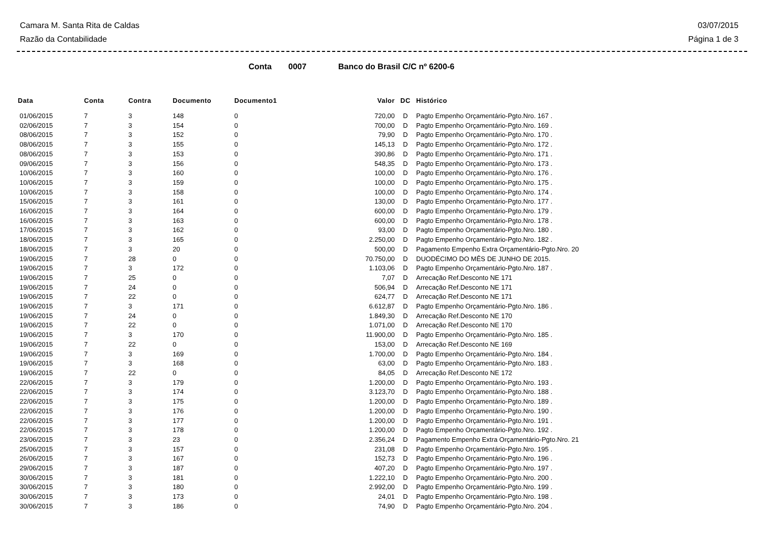Camara M. Santa Rita de Caldas
Razão da Contabilidade
03/07/2015
Página 1 de 3
Conta 0007 Banco do Brasil C/C nº 6200-6
| Data | Conta | Contra | Documento | Documento1 | Valor | DC | Histórico |
| --- | --- | --- | --- | --- | --- | --- | --- |
| 01/06/2015 | 7 | 3 | 148 | 0 | 720,00 | D | Pagto Empenho Orçamentário-Pgto.Nro. 167 . |
| 02/06/2015 | 7 | 3 | 154 | 0 | 700,00 | D | Pagto Empenho Orçamentário-Pgto.Nro. 169 . |
| 08/06/2015 | 7 | 3 | 152 | 0 | 79,90 | D | Pagto Empenho Orçamentário-Pgto.Nro. 170 . |
| 08/06/2015 | 7 | 3 | 155 | 0 | 145,13 | D | Pagto Empenho Orçamentário-Pgto.Nro. 172 . |
| 08/06/2015 | 7 | 3 | 153 | 0 | 390,86 | D | Pagto Empenho Orçamentário-Pgto.Nro. 171 . |
| 09/06/2015 | 7 | 3 | 156 | 0 | 548,35 | D | Pagto Empenho Orçamentário-Pgto.Nro. 173 . |
| 10/06/2015 | 7 | 3 | 160 | 0 | 100,00 | D | Pagto Empenho Orçamentário-Pgto.Nro. 176 . |
| 10/06/2015 | 7 | 3 | 159 | 0 | 100,00 | D | Pagto Empenho Orçamentário-Pgto.Nro. 175 . |
| 10/06/2015 | 7 | 3 | 158 | 0 | 100,00 | D | Pagto Empenho Orçamentário-Pgto.Nro. 174 . |
| 15/06/2015 | 7 | 3 | 161 | 0 | 130,00 | D | Pagto Empenho Orçamentário-Pgto.Nro. 177 . |
| 16/06/2015 | 7 | 3 | 164 | 0 | 600,00 | D | Pagto Empenho Orçamentário-Pgto.Nro. 179 . |
| 16/06/2015 | 7 | 3 | 163 | 0 | 600,00 | D | Pagto Empenho Orçamentário-Pgto.Nro. 178 . |
| 17/06/2015 | 7 | 3 | 162 | 0 | 93,00 | D | Pagto Empenho Orçamentário-Pgto.Nro. 180 . |
| 18/06/2015 | 7 | 3 | 165 | 0 | 2.250,00 | D | Pagto Empenho Orçamentário-Pgto.Nro. 182 . |
| 18/06/2015 | 7 | 3 | 20 | 0 | 500,00 | D | Pagamento Empenho Extra Orçamentário-Pgto.Nro. 20 |
| 19/06/2015 | 7 | 28 | 0 | 0 | 70.750,00 | D | DUODÉCIMO DO MÊS DE JUNHO DE 2015. |
| 19/06/2015 | 7 | 3 | 172 | 0 | 1.103,06 | D | Pagto Empenho Orçamentário-Pgto.Nro. 187 . |
| 19/06/2015 | 7 | 25 | 0 | 0 | 7,07 | D | Arrecação Ref.Desconto NE 171 |
| 19/06/2015 | 7 | 24 | 0 | 0 | 506,94 | D | Arrecação Ref.Desconto NE 171 |
| 19/06/2015 | 7 | 22 | 0 | 0 | 624,77 | D | Arrecação Ref.Desconto NE 171 |
| 19/06/2015 | 7 | 3 | 171 | 0 | 6.612,87 | D | Pagto Empenho Orçamentário-Pgto.Nro. 186 . |
| 19/06/2015 | 7 | 24 | 0 | 0 | 1.849,30 | D | Arrecação Ref.Desconto NE 170 |
| 19/06/2015 | 7 | 22 | 0 | 0 | 1.071,00 | D | Arrecação Ref.Desconto NE 170 |
| 19/06/2015 | 7 | 3 | 170 | 0 | 11.900,00 | D | Pagto Empenho Orçamentário-Pgto.Nro. 185 . |
| 19/06/2015 | 7 | 22 | 0 | 0 | 153,00 | D | Arrecação Ref.Desconto NE 169 |
| 19/06/2015 | 7 | 3 | 169 | 0 | 1.700,00 | D | Pagto Empenho Orçamentário-Pgto.Nro. 184 . |
| 19/06/2015 | 7 | 3 | 168 | 0 | 63,00 | D | Pagto Empenho Orçamentário-Pgto.Nro. 183 . |
| 19/06/2015 | 7 | 22 | 0 | 0 | 84,05 | D | Arrecação Ref.Desconto NE 172 |
| 22/06/2015 | 7 | 3 | 179 | 0 | 1.200,00 | D | Pagto Empenho Orçamentário-Pgto.Nro. 193 . |
| 22/06/2015 | 7 | 3 | 174 | 0 | 3.123,70 | D | Pagto Empenho Orçamentário-Pgto.Nro. 188 . |
| 22/06/2015 | 7 | 3 | 175 | 0 | 1.200,00 | D | Pagto Empenho Orçamentário-Pgto.Nro. 189 . |
| 22/06/2015 | 7 | 3 | 176 | 0 | 1.200,00 | D | Pagto Empenho Orçamentário-Pgto.Nro. 190 . |
| 22/06/2015 | 7 | 3 | 177 | 0 | 1.200,00 | D | Pagto Empenho Orçamentário-Pgto.Nro. 191 . |
| 22/06/2015 | 7 | 3 | 178 | 0 | 1.200,00 | D | Pagto Empenho Orçamentário-Pgto.Nro. 192 . |
| 23/06/2015 | 7 | 3 | 23 | 0 | 2.356,24 | D | Pagamento Empenho Extra Orçamentário-Pgto.Nro. 21 |
| 25/06/2015 | 7 | 3 | 157 | 0 | 231,08 | D | Pagto Empenho Orçamentário-Pgto.Nro. 195 . |
| 26/06/2015 | 7 | 3 | 167 | 0 | 152,73 | D | Pagto Empenho Orçamentário-Pgto.Nro. 196 . |
| 29/06/2015 | 7 | 3 | 187 | 0 | 407,20 | D | Pagto Empenho Orçamentário-Pgto.Nro. 197 . |
| 30/06/2015 | 7 | 3 | 181 | 0 | 1.222,10 | D | Pagto Empenho Orçamentário-Pgto.Nro. 200 . |
| 30/06/2015 | 7 | 3 | 180 | 0 | 2.992,00 | D | Pagto Empenho Orçamentário-Pgto.Nro. 199 . |
| 30/06/2015 | 7 | 3 | 173 | 0 | 24,01 | D | Pagto Empenho Orçamentário-Pgto.Nro. 198 . |
| 30/06/2015 | 7 | 3 | 186 | 0 | 74,90 | D | Pagto Empenho Orçamentário-Pgto.Nro. 204 . |